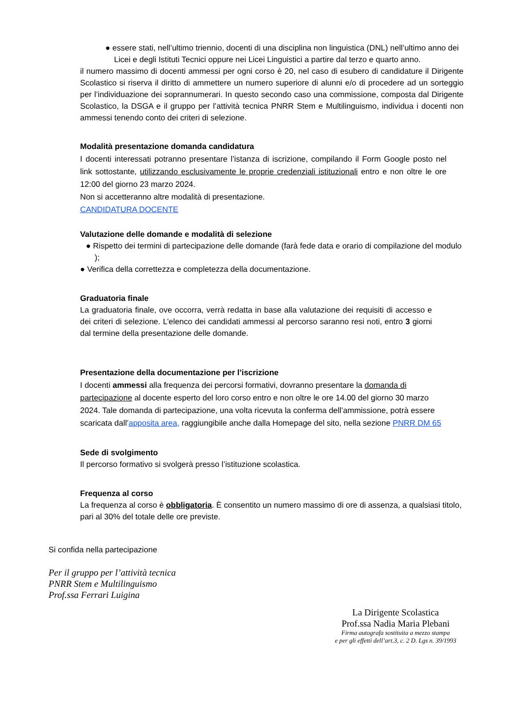● essere stati, nell’ultimo triennio, docenti di una disciplina non linguistica (DNL) nell’ultimo anno dei Licei e degli Istituti Tecnici oppure nei Licei Linguistici a partire dal terzo e quarto anno.
il numero massimo di docenti ammessi per ogni corso è 20, nel caso di esubero di candidature il Dirigente Scolastico si riserva il diritto di ammettere un numero superiore di alunni e/o di procedere ad un sorteggio per l’individuazione dei soprannumerari. In questo secondo caso una commissione, composta dal Dirigente Scolastico, la DSGA e il gruppo per l’attività tecnica PNRR Stem e Multilinguismo, individua i docenti non ammessi tenendo conto dei criteri di selezione.
Modalità presentazione domanda candidatura
I docenti interessati potranno presentare l’istanza di iscrizione, compilando il Form Google posto nel link sottostante, utilizzando esclusivamente le proprie credenziali istituzionali entro e non oltre le ore 12:00 del giorno 23 marzo 2024.
Non si accetteranno altre modalità di presentazione.
CANDIDATURA DOCENTE
Valutazione delle domande e modalità di selezione
● Rispetto dei termini di partecipazione delle domande (farà fede data e orario di compilazione del modulo );
● Verifica della correttezza e completezza della documentazione.
Graduatoria finale
La graduatoria finale, ove occorra, verrà redatta in base alla valutazione dei requisiti di accesso e dei criteri di selezione. L’elenco dei candidati ammessi al percorso saranno resi noti, entro 3 giorni dal termine della presentazione delle domande.
Presentazione della documentazione per l’iscrizione
I docenti ammessi alla frequenza dei percorsi formativi, dovranno presentare la domanda di partecipazione al docente esperto del loro corso entro e non oltre le ore 14.00 del giorno 30 marzo 2024. Tale domanda di partecipazione, una volta ricevuta la conferma dell’ammissione, potrà essere scaricata dall’apposita area, raggiungibile anche dalla Homepage del sito, nella sezione PNRR DM 65
Sede di svolgimento
Il percorso formativo si svolgerà presso l’istituzione scolastica.
Frequenza al corso
La frequenza al corso è obbligatoria. È consentito un numero massimo di ore di assenza, a qualsiasi titolo, pari al 30% del totale delle ore previste.
Si confida nella partecipazione
Per il gruppo per l’attività tecnica
PNRR Stem e Multilinguismo
Prof.ssa Ferrari Luigina
La Dirigente Scolastica
Prof.ssa Nadia Maria Plebani
Firma autografa sostituita a mezzo stampa
e per gli effetti dell’art.3, c. 2 D. Lgs n. 39/1993